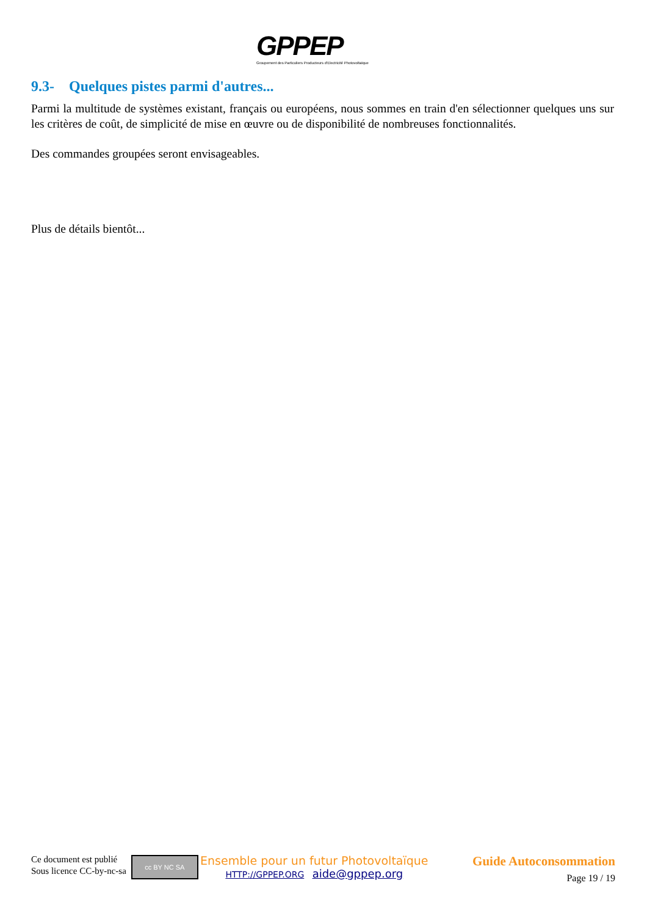GPPEP
Groupement des Particuliers Producteurs d'Electricité Photovoltaïque
9.3- Quelques pistes parmi d'autres...
Parmi la multitude de systèmes existant, français ou européens, nous sommes en train d'en sélectionner quelques uns sur les critères de coût, de simplicité de mise en œuvre ou de disponibilité de nombreuses fonctionnalités.
Des commandes groupées seront envisageables.
Plus de détails bientôt...
Ce document est publié
Sous licence CC-by-nc-sa
cc BY NC SA
Ensemble pour un futur Photovoltaïque
HTTP://GPPEP.ORG aide@gppep.org
Guide Autoconsommation
Page 19 / 19